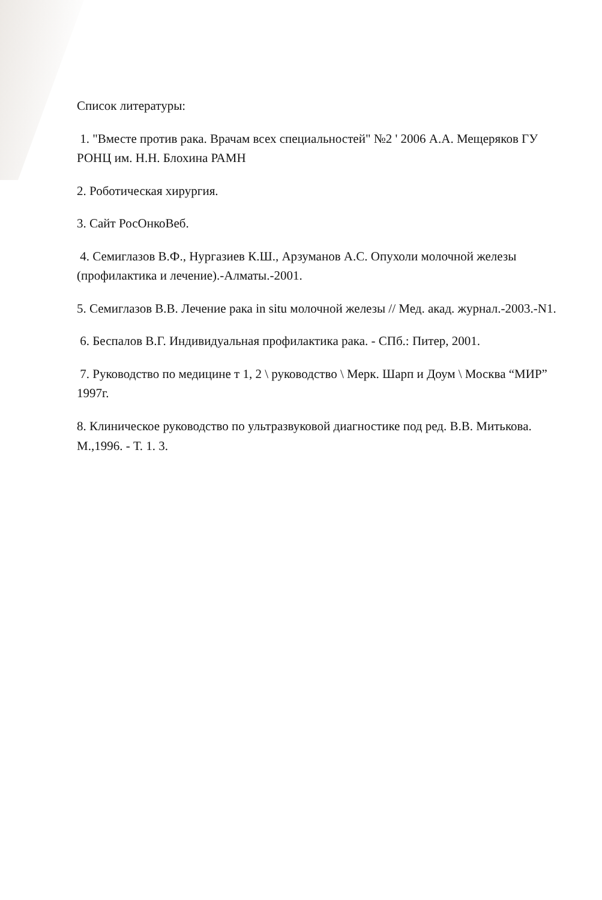Список литературы:
1. "Вместе против рака. Врачам всех специальностей" №2 ' 2006 А.А. Мещеряков ГУ РОНЦ им. Н.Н. Блохина РАМН
2. Роботическая хирургия.
3. Сайт РосОнкоВеб.
4. Семиглазов В.Ф., Нургазиев К.Ш., Арзуманов А.С. Опухоли молочной железы (профилактика и лечение).-Алматы.-2001.
5. Семиглазов В.В. Лечение рака in situ молочной железы // Мед. акад. журнал.-2003.-N1.
6. Беспалов В.Г. Индивидуальная профилактика рака. - СПб.: Питер, 2001.
7. Руководство по медицине т 1, 2 \ руководство \ Мерк. Шарп и Доум \ Москва “МИР” 1997г.
8. Клиническое руководство по ультразвуковой диагностике под ред. В.В. Митькова. М.,1996. - Т. 1. 3.